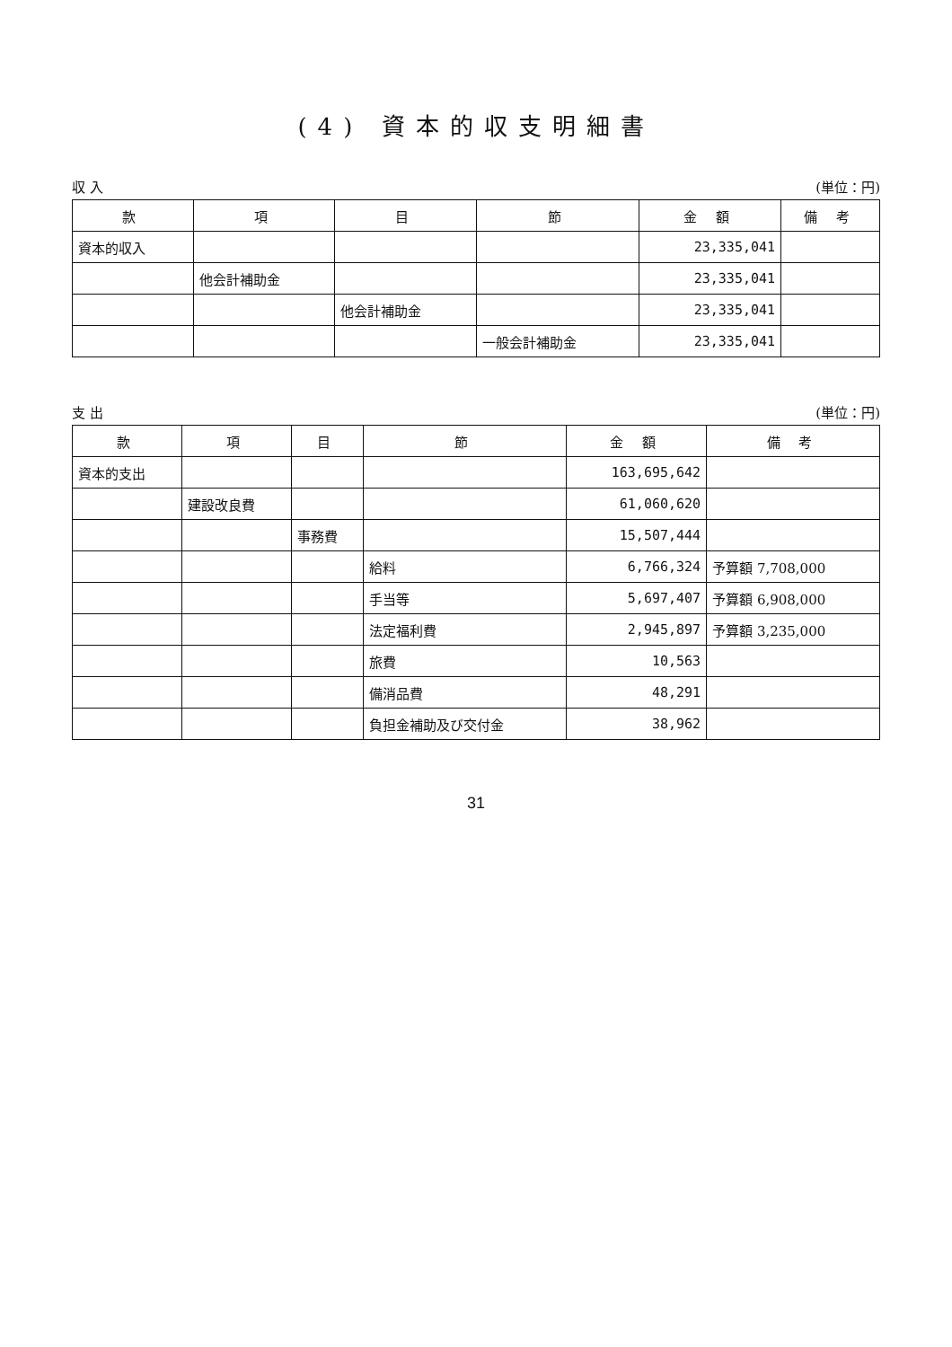(4) 資本的収支明細書
収 入 (単位：円)
| 款 | 項 | 目 | 節 | 金 額 | 備 考 |
| --- | --- | --- | --- | --- | --- |
| 資本的収入 | | | | 23,335,041 | |
| | 他会計補助金 | | | 23,335,041 | |
| | | 他会計補助金 | | 23,335,041 | |
| | | | 一般会計補助金 | 23,335,041 | |
支 出 (単位：円)
| 款 | 項 | 目 | 節 | 金 額 | 備 考 |
| --- | --- | --- | --- | --- | --- |
| 資本的支出 | | | | 163,695,642 | |
| | 建設改良費 | | | 61,060,620 | |
| | | 事務費 | | 15,507,444 | |
| | | | 給料 | 6,766,324 | 予算額 7,708,000 |
| | | | 手当等 | 5,697,407 | 予算額 6,908,000 |
| | | | 法定福利費 | 2,945,897 | 予算額 3,235,000 |
| | | | 旅費 | 10,563 | |
| | | | 備消品費 | 48,291 | |
| | | | 負担金補助及び交付金 | 38,962 | |
31